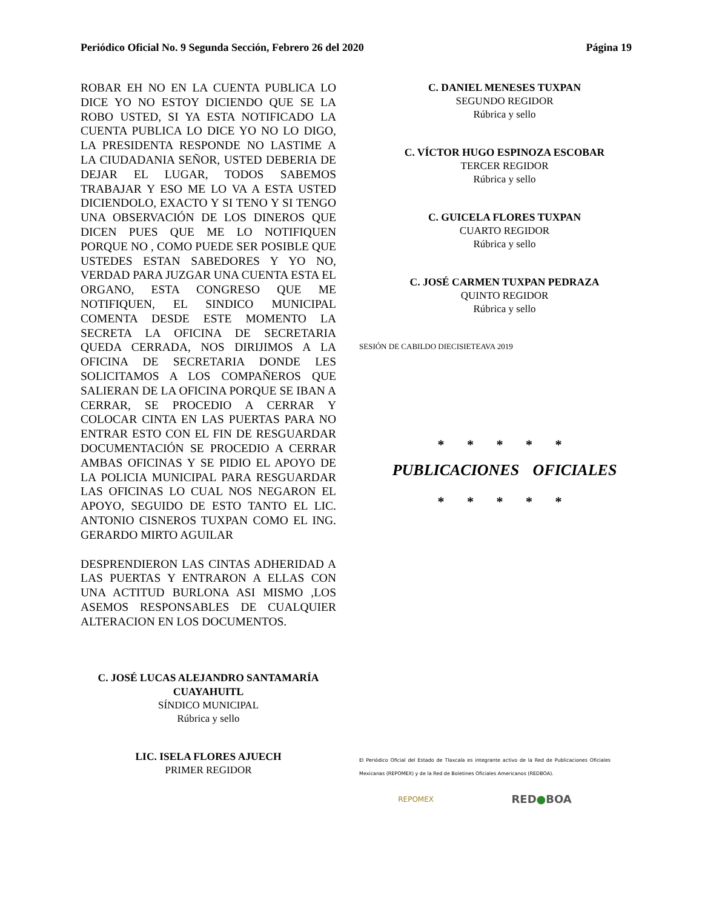Periódico Oficial No. 9 Segunda Sección, Febrero 26 del 2020 Página 19
ROBAR EH NO EN LA CUENTA PUBLICA LO DICE YO NO ESTOY DICIENDO QUE SE LA ROBO USTED, SI YA ESTA NOTIFICADO LA CUENTA PUBLICA LO DICE YO NO LO DIGO, LA PRESIDENTA RESPONDE NO LASTIME A LA CIUDADANIA SEÑOR, USTED DEBERIA DE DEJAR EL LUGAR, TODOS SABEMOS TRABAJAR Y ESO ME LO VA A ESTA USTED DICIENDOLO, EXACTO Y SI TENO Y SI TENGO UNA OBSERVACIÓN DE LOS DINEROS QUE DICEN PUES QUE ME LO NOTIFIQUEN PORQUE NO , COMO PUEDE SER POSIBLE QUE USTEDES ESTAN SABEDORES Y YO NO, VERDAD PARA JUZGAR UNA CUENTA ESTA EL ORGANO, ESTA CONGRESO QUE ME NOTIFIQUEN, EL SINDICO MUNICIPAL COMENTA DESDE ESTE MOMENTO LA SECRETA LA OFICINA DE SECRETARIA QUEDA CERRADA, NOS DIRIJIMOS A LA OFICINA DE SECRETARIA DONDE LES SOLICITAMOS A LOS COMPAÑEROS QUE SALIERAN DE LA OFICINA PORQUE SE IBAN A CERRAR, SE PROCEDIO A CERRAR Y COLOCAR CINTA EN LAS PUERTAS PARA NO ENTRAR ESTO CON EL FIN DE RESGUARDAR DOCUMENTACIÓN SE PROCEDIO A CERRAR AMBAS OFICINAS Y SE PIDIO EL APOYO DE LA POLICIA MUNICIPAL PARA RESGUARDAR LAS OFICINAS LO CUAL NOS NEGARON EL APOYO, SEGUIDO DE ESTO TANTO EL LIC. ANTONIO CISNEROS TUXPAN COMO EL ING. GERARDO MIRTO AGUILAR
DESPRENDIERON LAS CINTAS ADHERIDAD A LAS PUERTAS Y ENTRARON A ELLAS CON UNA ACTITUD BURLONA ASI MISMO ,LOS ASEMOS RESPONSABLES DE CUALQUIER ALTERACION EN LOS DOCUMENTOS.
C. JOSÉ LUCAS ALEJANDRO SANTAMARÍA CUAYAHUITL
SÍNDICO MUNICIPAL
Rúbrica y sello
LIC. ISELA FLORES AJUECH
PRIMER REGIDOR
C. DANIEL MENESES TUXPAN
SEGUNDO REGIDOR
Rúbrica y sello
C. VÍCTOR HUGO ESPINOZA ESCOBAR
TERCER REGIDOR
Rúbrica y sello
C. GUICELA FLORES TUXPAN
CUARTO REGIDOR
Rúbrica y sello
C. JOSÉ CARMEN TUXPAN PEDRAZA
QUINTO REGIDOR
Rúbrica y sello
SESIÓN DE CABILDO DIECISIETEAVA 2019
* * * * *
PUBLICACIONES OFICIALES
* * * * *
El Periódico Oficial del Estado de Tlaxcala es integrante activo de la Red de Publicaciones Oficiales Mexicanas (REPOMEX) y de la Red de Boletines Oficiales Americanos (REDBOA).
REPOMEX RED●BOA